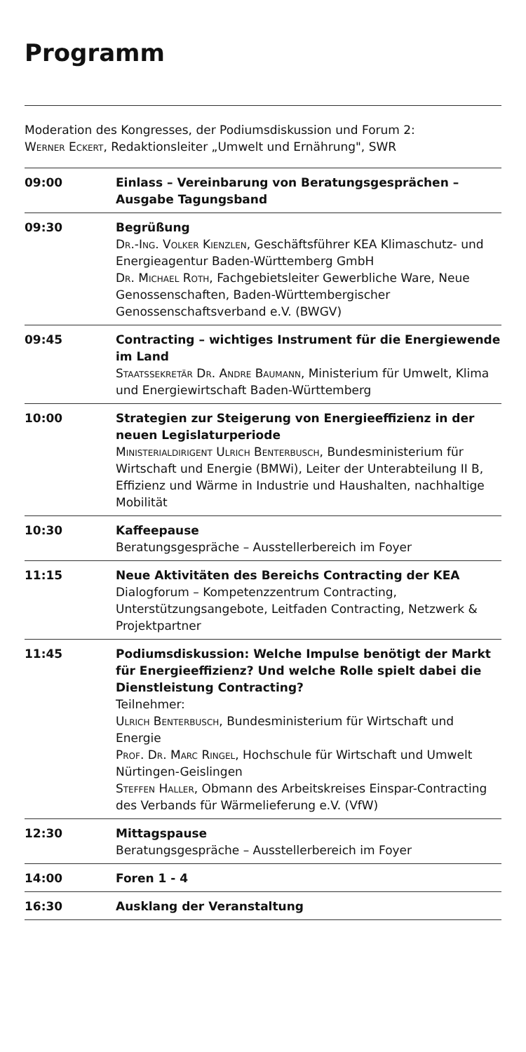Programm
Moderation des Kongresses, der Podiumsdiskussion und Forum 2:
Werner Eckert, Redaktionsleiter „Umwelt und Ernährung", SWR
| 09:00 | Einlass – Vereinbarung von Beratungsgesprächen – Ausgabe Tagungsband |
| 09:30 | Begrüßung Dr.-Ing. Volker Kienzlen , Geschäftsführer KEA Klimaschutz- und Energieagentur Baden-Württemberg GmbH Dr. Michael Roth , Fachgebietsleiter Gewerbliche Ware, Neue Genossenschaften, Baden-Württembergischer Genossenschaftsverband e.V. (BWGV) |
| 09:45 | Contracting – wichtiges Instrument für die Energiewende im Land Staatssekretär Dr. Andre Baumann , Ministerium für Umwelt, Klima und Energiewirtschaft Baden-Württemberg |
| 10:00 | Strategien zur Steigerung von Energieeffizienz in der neuen Legislaturperiode Ministerialdirigent Ulrich Benterbusch , Bundesministerium für Wirtschaft und Energie (BMWi), Leiter der Unterabteilung II B, Effizienz und Wärme in Industrie und Haushalten, nachhaltige Mobilität |
| 10:30 | Kaffeepause Beratungsgespräche – Ausstellerbereich im Foyer |
| 11:15 | Neue Aktivitäten des Bereichs Contracting der KEA Dialogforum – Kompetenzzentrum Contracting, Unterstützungsangebote, Leitfaden Contracting, Netzwerk & Projektpartner |
| 11:45 | Podiumsdiskussion: Welche Impulse benötigt der Markt für Energieeffizienz? Und welche Rolle spielt dabei die Dienstleistung Contracting? Teilnehmer: Ulrich Benterbusch , Bundesministerium für Wirtschaft und Energie Prof. Dr. Marc Ringel , Hochschule für Wirtschaft und Umwelt Nürtingen-Geislingen Steffen Haller , Obmann des Arbeitskreises Einspar-Contracting des Verbands für Wärmelieferung e.V. (VfW) |
| 12:30 | Mittagspause Beratungsgespräche – Ausstellerbereich im Foyer |
| 14:00 | Foren 1 - 4 |
| 16:30 | Ausklang der Veranstaltung |